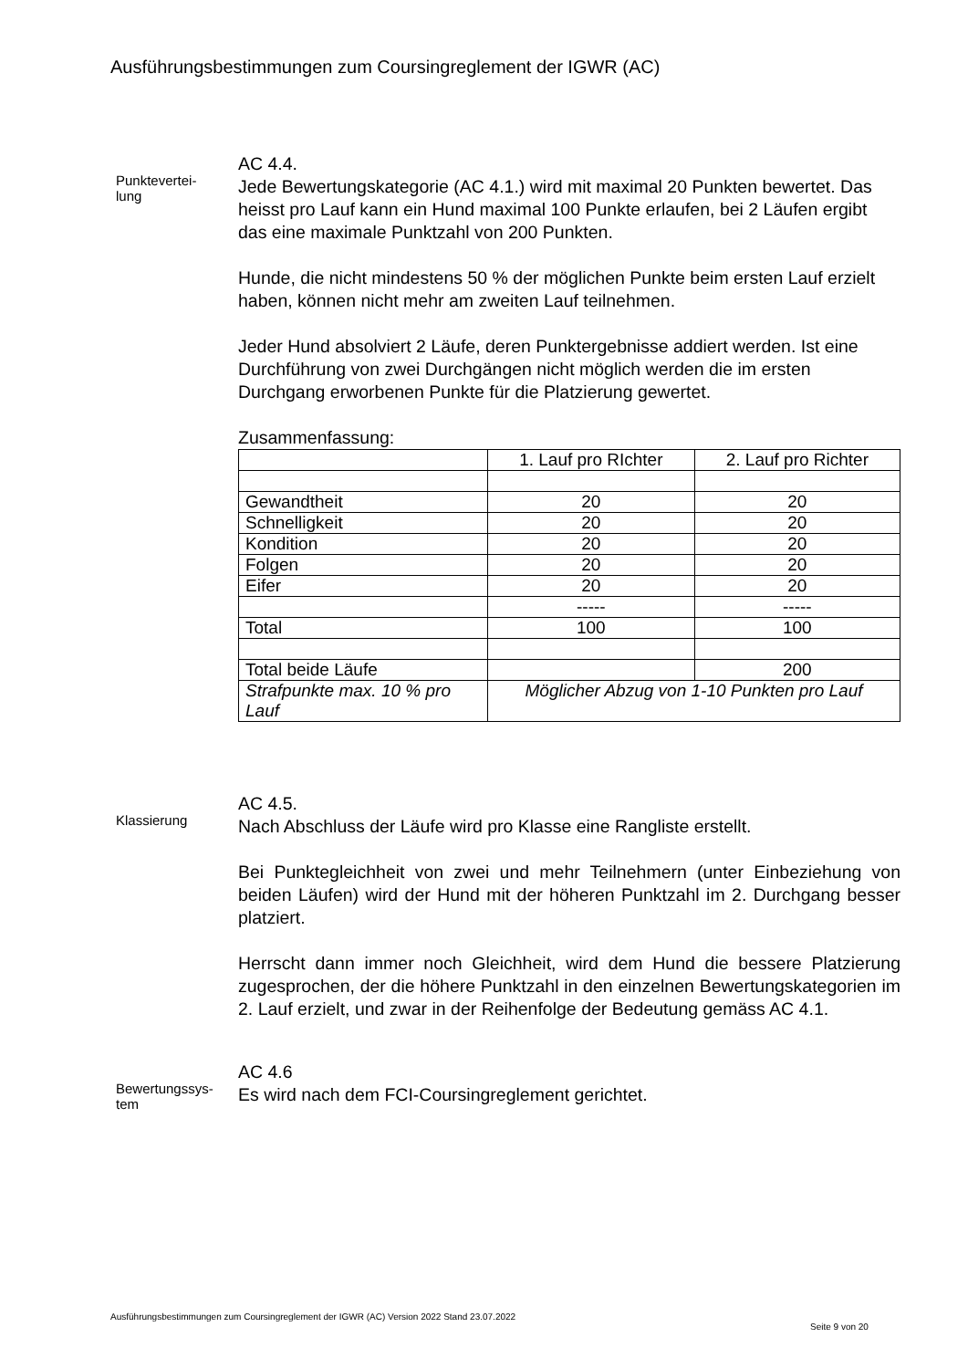Ausführungsbestimmungen zum Coursingreglement der IGWR (AC)
Punktevertei-
lung
AC 4.4.
Jede Bewertungskategorie (AC 4.1.) wird mit maximal 20 Punkten bewertet. Das heisst pro Lauf kann ein Hund maximal 100 Punkte erlaufen, bei 2 Läufen ergibt das eine maximale Punktzahl von 200 Punkten.
Hunde, die nicht mindestens 50 % der möglichen Punkte beim ersten Lauf erzielt haben, können nicht mehr am zweiten Lauf teilnehmen.
Jeder Hund absolviert 2 Läufe, deren Punktergebnisse addiert werden. Ist eine Durchführung von zwei Durchgängen nicht möglich werden die im ersten Durchgang erworbenen Punkte für die Platzierung gewertet.
Zusammenfassung:
| | 1. Lauf pro RIchter | 2. Lauf pro Richter |
| Gewandtheit | 20 | 20 |
| Schnelligkeit | 20 | 20 |
| Kondition | 20 | 20 |
| Folgen | 20 | 20 |
| Eifer | 20 | 20 |
| | ----- | ----- |
| Total | 100 | 100 |
| Total beide Läufe | | 200 |
| Strafpunkte max. 10 % pro Lauf | Möglicher Abzug von 1-10 Punkten pro Lauf | |
Klassierung
AC 4.5.
Nach Abschluss der Läufe wird pro Klasse eine Rangliste erstellt.
Bei Punktegleichheit von zwei und mehr Teilnehmern (unter Einbeziehung von beiden Läufen) wird der Hund mit der höheren Punktzahl im 2. Durchgang besser platziert.
Herrscht dann immer noch Gleichheit, wird dem Hund die bessere Platzierung zugesprochen, der die höhere Punktzahl in den einzelnen Bewertungskategorien im 2. Lauf erzielt, und zwar in der Reihenfolge der Bedeutung gemäss AC 4.1.
Bewertungssys-
tem
AC 4.6
Es wird nach dem FCI-Coursingreglement gerichtet.
Ausführungsbestimmungen zum Coursingreglement der IGWR (AC) Version 2022 Stand 23.07.2022
Seite 9 von 20